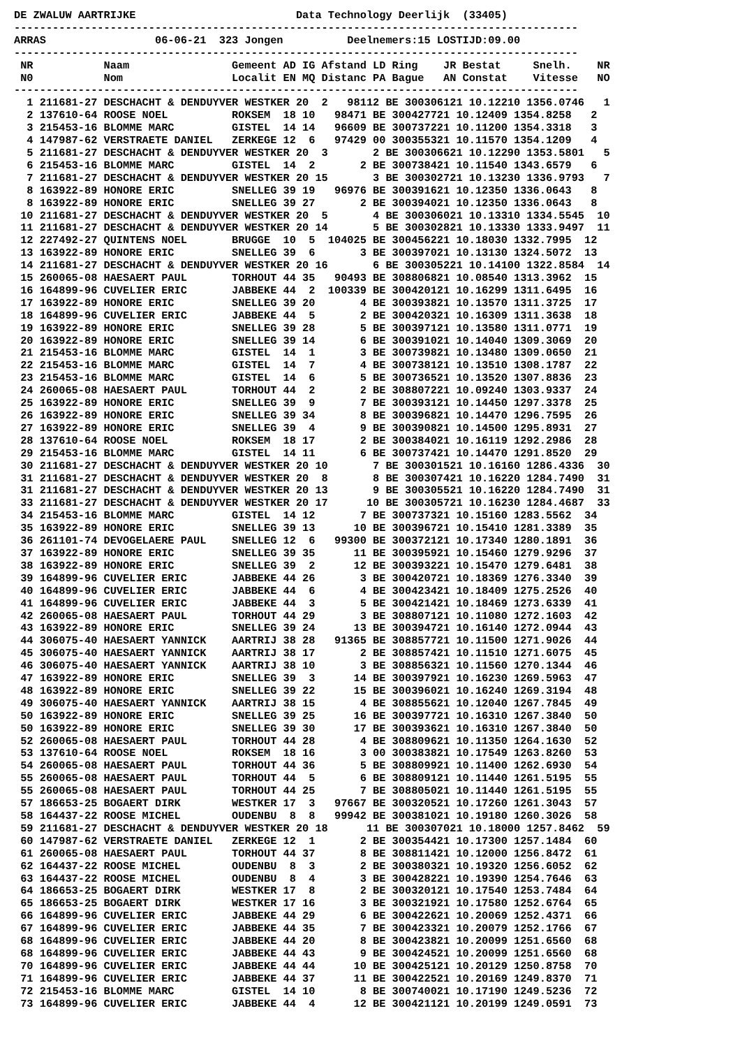DE ZWALUW AARTRIJKE                         Data Technology Deerlijk  (33405)
----------------------------------------------------------------------------------------
ARRAS                 06-06-21  323 Jongen          Deelnemers:15 LOSTIJD:09.00
----------------------------------------------------------------------------------------
 NR           Naam                Gemeent AD IG Afstand LD Ring    JR Bestat     Snelh.    NR
 N0           Nom                 Localit EN MQ Distanc PA Bague   AN Constat    Vitesse   NO
----------------------------------------------------------------------------------------
  1 211681-27 DESCHACHT & DENDUYVER WESTKER 20  2   98112 BE 300306121 10.12210 1356.0746   1
  2 137610-64 ROOSE NOEL          ROKSEM  18 10   98471 BE 300427721 10.12409 1354.8258   2
  3 215453-16 BLOMME MARC         GISTEL  14 14   96609 BE 300737221 10.11200 1354.3318   3
  4 147987-62 VERSTRAETE DANIEL   ZERKEGE 12  6   97429 00 300355321 10.11570 1354.1209   4
  5 211681-27 DESCHACHT & DENDUYVER WESTKER 20  3       2 BE 300306621 10.12290 1353.5801   5
  6 215453-16 BLOMME MARC         GISTEL  14  2       2 BE 300738421 10.11540 1343.6579   6
  7 211681-27 DESCHACHT & DENDUYVER WESTKER 20 15       3 BE 300302721 10.13230 1336.9793   7
  8 163922-89 HONORE ERIC         SNELLEG 39 19   96976 BE 300391621 10.12350 1336.0643   8
  8 163922-89 HONORE ERIC         SNELLEG 39 27       2 BE 300394021 10.12350 1336.0643   8
 10 211681-27 DESCHACHT & DENDUYVER WESTKER 20  5       4 BE 300306021 10.13310 1334.5545  10
 11 211681-27 DESCHACHT & DENDUYVER WESTKER 20 14       5 BE 300302821 10.13330 1333.9497  11
 12 227492-27 QUINTENS NOEL       BRUGGE  10  5  104025 BE 300456221 10.18030 1332.7995  12
 13 163922-89 HONORE ERIC         SNELLEG 39  6       3 BE 300397021 10.13130 1324.5072  13
 14 211681-27 DESCHACHT & DENDUYVER WESTKER 20 16       6 BE 300305221 10.14100 1322.8584  14
 15 260065-08 HAESAERT PAUL       TORHOUT 44 35   90493 BE 308806821 10.08540 1313.3962  15
 16 164899-96 CUVELIER ERIC       JABBEKE 44  2  100339 BE 300420121 10.16299 1311.6495  16
 17 163922-89 HONORE ERIC         SNELLEG 39 20       4 BE 300393821 10.13570 1311.3725  17
 18 164899-96 CUVELIER ERIC       JABBEKE 44  5       2 BE 300420321 10.16309 1311.3638  18
 19 163922-89 HONORE ERIC         SNELLEG 39 28       5 BE 300397121 10.13580 1311.0771  19
 20 163922-89 HONORE ERIC         SNELLEG 39 14       6 BE 300391021 10.14040 1309.3069  20
 21 215453-16 BLOMME MARC         GISTEL  14  1       3 BE 300739821 10.13480 1309.0650  21
 22 215453-16 BLOMME MARC         GISTEL  14  7       4 BE 300738121 10.13510 1308.1787  22
 23 215453-16 BLOMME MARC         GISTEL  14  6       5 BE 300736521 10.13520 1307.8836  23
 24 260065-08 HAESAERT PAUL       TORHOUT 44  2       2 BE 308807221 10.09240 1303.9337  24
 25 163922-89 HONORE ERIC         SNELLEG 39  9       7 BE 300393121 10.14450 1297.3378  25
 26 163922-89 HONORE ERIC         SNELLEG 39 34       8 BE 300396821 10.14470 1296.7595  26
 27 163922-89 HONORE ERIC         SNELLEG 39  4       9 BE 300390821 10.14500 1295.8931  27
 28 137610-64 ROOSE NOEL          ROKSEM  18 17       2 BE 300384021 10.16119 1292.2986  28
 29 215453-16 BLOMME MARC         GISTEL  14 11       6 BE 300737421 10.14470 1291.8520  29
 30 211681-27 DESCHACHT & DENDUYVER WESTKER 20 10       7 BE 300301521 10.16160 1286.4336  30
 31 211681-27 DESCHACHT & DENDUYVER WESTKER 20  8       8 BE 300307421 10.16220 1284.7490  31
 31 211681-27 DESCHACHT & DENDUYVER WESTKER 20 13       9 BE 300305521 10.16220 1284.7490  31
 33 211681-27 DESCHACHT & DENDUYVER WESTKER 20 17      10 BE 300305721 10.16230 1284.4687  33
 34 215453-16 BLOMME MARC         GISTEL  14 12       7 BE 300737321 10.15160 1283.5562  34
 35 163922-89 HONORE ERIC         SNELLEG 39 13      10 BE 300396721 10.15410 1281.3389  35
 36 261101-74 DEVOGELAERE PAUL    SNELLEG 12  6   99300 BE 300372121 10.17340 1280.1891  36
 37 163922-89 HONORE ERIC         SNELLEG 39 35      11 BE 300395921 10.15460 1279.9296  37
 38 163922-89 HONORE ERIC         SNELLEG 39  2      12 BE 300393221 10.15470 1279.6481  38
 39 164899-96 CUVELIER ERIC       JABBEKE 44 26       3 BE 300420721 10.18369 1276.3340  39
 40 164899-96 CUVELIER ERIC       JABBEKE 44  6       4 BE 300423421 10.18409 1275.2526  40
 41 164899-96 CUVELIER ERIC       JABBEKE 44  3       5 BE 300421421 10.18469 1273.6339  41
 42 260065-08 HAESAERT PAUL       TORHOUT 44 29       3 BE 308807121 10.11080 1272.1603  42
 43 163922-89 HONORE ERIC         SNELLEG 39 24      13 BE 300394721 10.16140 1272.0944  43
 44 306075-40 HAESAERT YANNICK    AARTRIJ 38 28   91365 BE 308857721 10.11500 1271.9026  44
 45 306075-40 HAESAERT YANNICK    AARTRIJ 38 17       2 BE 308857421 10.11510 1271.6075  45
 46 306075-40 HAESAERT YANNICK    AARTRIJ 38 10       3 BE 308856321 10.11560 1270.1344  46
 47 163922-89 HONORE ERIC         SNELLEG 39  3      14 BE 300397921 10.16230 1269.5963  47
 48 163922-89 HONORE ERIC         SNELLEG 39 22      15 BE 300396021 10.16240 1269.3194  48
 49 306075-40 HAESAERT YANNICK    AARTRIJ 38 15       4 BE 308855621 10.12040 1267.7845  49
 50 163922-89 HONORE ERIC         SNELLEG 39 25      16 BE 300397721 10.16310 1267.3840  50
 50 163922-89 HONORE ERIC         SNELLEG 39 30      17 BE 300393621 10.16310 1267.3840  50
 52 260065-08 HAESAERT PAUL       TORHOUT 44 28       4 BE 308809621 10.11350 1264.1630  52
 53 137610-64 ROOSE NOEL          ROKSEM  18 16       3 00 300383821 10.17549 1263.8260  53
 54 260065-08 HAESAERT PAUL       TORHOUT 44 36       5 BE 308809921 10.11400 1262.6930  54
 55 260065-08 HAESAERT PAUL       TORHOUT 44  5       6 BE 308809121 10.11440 1261.5195  55
 55 260065-08 HAESAERT PAUL       TORHOUT 44 25       7 BE 308805021 10.11440 1261.5195  55
 57 186653-25 BOGAERT DIRK        WESTKER 17  3   97667 BE 300320521 10.17260 1261.3043  57
 58 164437-22 ROOSE MICHEL        OUDENBU  8  8   99942 BE 300381021 10.19180 1260.3026  58
 59 211681-27 DESCHACHT & DENDUYVER WESTKER 20 18      11 BE 300307021 10.18000 1257.8462  59
 60 147987-62 VERSTRAETE DANIEL   ZERKEGE 12  1       2 BE 300354421 10.17300 1257.1484  60
 61 260065-08 HAESAERT PAUL       TORHOUT 44 37       8 BE 308811421 10.12000 1256.8472  61
 62 164437-22 ROOSE MICHEL        OUDENBU  8  3       2 BE 300380321 10.19320 1256.6052  62
 63 164437-22 ROOSE MICHEL        OUDENBU  8  4       3 BE 300428221 10.19390 1254.7646  63
 64 186653-25 BOGAERT DIRK        WESTKER 17  8       2 BE 300320121 10.17540 1253.7484  64
 65 186653-25 BOGAERT DIRK        WESTKER 17 16       3 BE 300321921 10.17580 1252.6764  65
 66 164899-96 CUVELIER ERIC       JABBEKE 44 29       6 BE 300422621 10.20069 1252.4371  66
 67 164899-96 CUVELIER ERIC       JABBEKE 44 35       7 BE 300423321 10.20079 1252.1766  67
 68 164899-96 CUVELIER ERIC       JABBEKE 44 20       8 BE 300423821 10.20099 1251.6560  68
 68 164899-96 CUVELIER ERIC       JABBEKE 44 43       9 BE 300424521 10.20099 1251.6560  68
 70 164899-96 CUVELIER ERIC       JABBEKE 44 44      10 BE 300425121 10.20129 1250.8758  70
 71 164899-96 CUVELIER ERIC       JABBEKE 44 37      11 BE 300422521 10.20169 1249.8370  71
 72 215453-16 BLOMME MARC         GISTEL  14 10       8 BE 300740021 10.17190 1249.5236  72
 73 164899-96 CUVELIER ERIC       JABBEKE 44  4      12 BE 300421121 10.20199 1249.0591  73